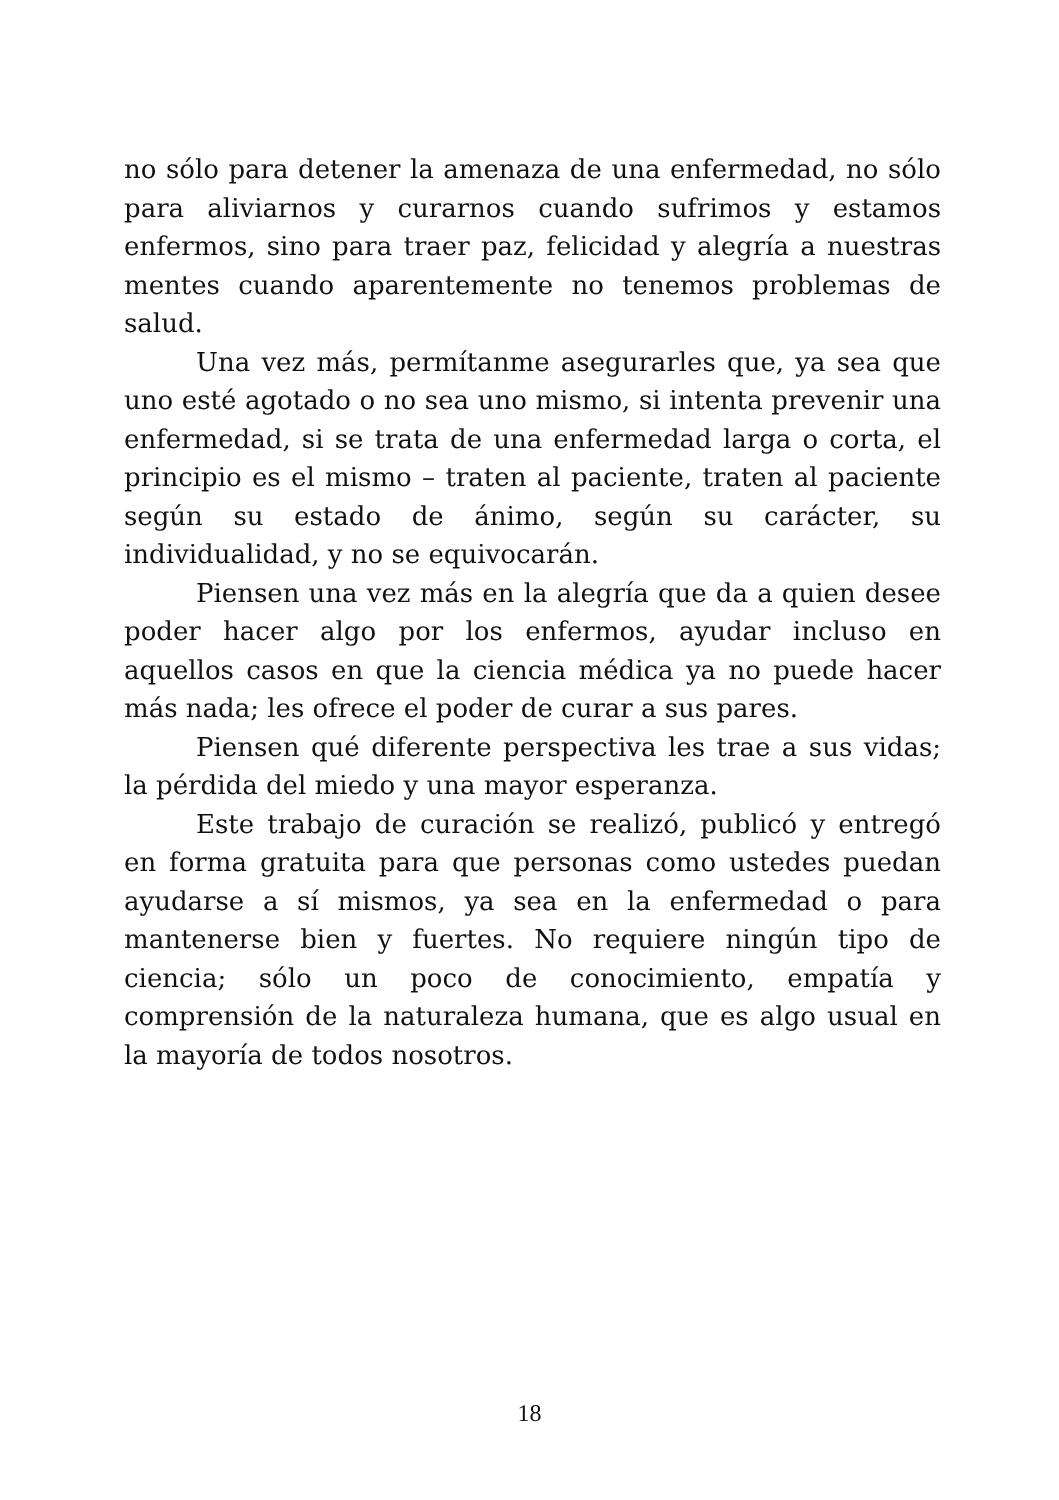no sólo para detener la amenaza de una enfermedad, no sólo para aliviarnos y curarnos cuando sufrimos y estamos enfermos, sino para traer paz, felicidad y alegría a nuestras mentes cuando aparentemente no tenemos problemas de salud.
Una vez más, permítanme asegurarles que, ya sea que uno esté agotado o no sea uno mismo, si intenta prevenir una enfermedad, si se trata de una enfermedad larga o corta, el principio es el mismo – traten al paciente, traten al paciente según su estado de ánimo, según su carácter, su individualidad, y no se equivocarán.
Piensen una vez más en la alegría que da a quien desee poder hacer algo por los enfermos, ayudar incluso en aquellos casos en que la ciencia médica ya no puede hacer más nada; les ofrece el poder de curar a sus pares.
Piensen qué diferente perspectiva les trae a sus vidas; la pérdida del miedo y una mayor esperanza.
Este trabajo de curación se realizó, publicó y entregó en forma gratuita para que personas como ustedes puedan ayudarse a sí mismos, ya sea en la enfermedad o para mantenerse bien y fuertes. No requiere ningún tipo de ciencia; sólo un poco de conocimiento, empatía y comprensión de la naturaleza humana, que es algo usual en la mayoría de todos nosotros.
18